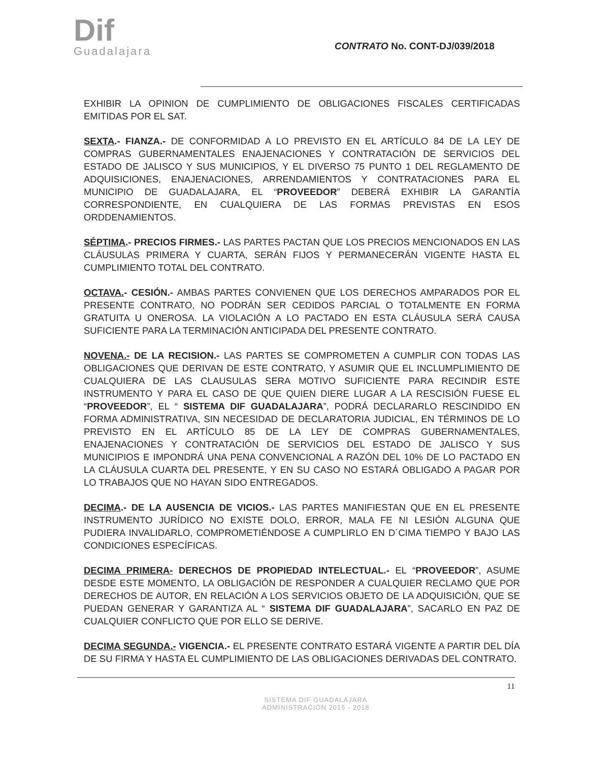Dif
Guadalajara
CONTRATO No. CONT-DJ/039/2018
EXHIBIR LA OPINION DE CUMPLIMIENTO DE OBLIGACIONES FISCALES CERTIFICADAS EMITIDAS POR EL SAT.
SEXTA.- FIANZA.- DE CONFORMIDAD A LO PREVISTO EN EL ARTÍCULO 84 DE LA LEY DE COMPRAS GUBERNAMENTALES ENAJENACIONES Y CONTRATACIÓN DE SERVICIOS DEL ESTADO DE JALISCO Y SUS MUNICIPIOS, Y EL DIVERSO 75 PUNTO 1 DEL REGLAMENTO DE ADQUISICIONES, ENAJENACIONES, ARRENDAMIENTOS Y CONTRATACIONES PARA EL MUNICIPIO DE GUADALAJARA, EL “PROVEEDOR” DEBERÁ EXHIBIR LA GARANTÍA CORRESPONDIENTE, EN CUALQUIERA DE LAS FORMAS PREVISTAS EN ESOS ORDDENAMIENTOS.
SÉPTIMA.- PRECIOS FIRMES.- LAS PARTES PACTAN QUE LOS PRECIOS MENCIONADOS EN LAS CLÁUSULAS PRIMERA Y CUARTA, SERÁN FIJOS Y PERMANECERÁN VIGENTE HASTA EL CUMPLIMIENTO TOTAL DEL CONTRATO.
OCTAVA.- CESIÓN.- AMBAS PARTES CONVIENEN QUE LOS DERECHOS AMPARADOS POR EL PRESENTE CONTRATO, NO PODRÁN SER CEDIDOS PARCIAL O TOTALMENTE EN FORMA GRATUITA U ONEROSA. LA VIOLACIÓN A LO PACTADO EN ESTA CLÁUSULA SERÁ CAUSA SUFICIENTE PARA LA TERMINACIÓN ANTICIPADA DEL PRESENTE CONTRATO.
NOVENA.- DE LA RECISION.- LAS PARTES SE COMPROMETEN A CUMPLIR CON TODAS LAS OBLIGACIONES QUE DERIVAN DE ESTE CONTRATO, Y ASUMIR QUE EL INCLUMPLIMIENTO DE CUALQUIERA DE LAS CLAUSULAS SERA MOTIVO SUFICIENTE PARA RECINDIR ESTE INSTRUMENTO Y PARA EL CASO DE QUE QUIEN DIERE LUGAR A LA RESCISIÓN FUESE EL “PROVEEDOR”, EL “ SISTEMA DIF GUADALAJARA”, PODRÁ DECLARARLO RESCINDIDO EN FORMA ADMINISTRATIVA, SIN NECESIDAD DE DECLARATORIA JUDICIAL, EN TÉRMINOS DE LO PREVISTO EN EL ARTÍCULO 85 DE LA LEY DE COMPRAS GUBERNAMENTALES, ENAJENACIONES Y CONTRATACIÓN DE SERVICIOS DEL ESTADO DE JALISCO Y SUS MUNICIPIOS E IMPONDRÁ UNA PENA CONVENCIONAL A RAZÓN DEL 10% DE LO PACTADO EN LA CLÁUSULA CUARTA DEL PRESENTE, Y EN SU CASO NO ESTARÁ OBLIGADO A PAGAR POR LO TRABAJOS QUE NO HAYAN SIDO ENTREGADOS.
DECIMA.- DE LA AUSENCIA DE VICIOS.- LAS PARTES MANIFIESTAN QUE EN EL PRESENTE INSTRUMENTO JURÍDICO NO EXISTE DOLO, ERROR, MALA FE NI LESIÓN ALGUNA QUE PUDIERA INVALIDARLO, COMPROMETIÉNDOSE A CUMPLIRLO EN D´CIMA TIEMPO Y BAJO LAS CONDICIONES ESPECÍFICAS.
DECIMA PRIMERA- DERECHOS DE PROPIEDAD INTELECTUAL.- EL “PROVEEDOR”, ASUME DESDE ESTE MOMENTO, LA OBLIGACIÓN DE RESPONDER A CUALQUIER RECLAMO QUE POR DERECHOS DE AUTOR, EN RELACIÓN A LOS SERVICIOS OBJETO DE LA ADQUISICIÓN, QUE SE PUEDAN GENERAR Y GARANTIZA AL “ SISTEMA DIF GUADALAJARA”, SACARLO EN PAZ DE CUALQUIER CONFLICTO QUE POR ELLO SE DERIVE.
DECIMA SEGUNDA.- VIGENCIA.- EL PRESENTE CONTRATO ESTARÁ VIGENTE A PARTIR DEL DÍA DE SU FIRMA Y HASTA EL CUMPLIMIENTO DE LAS OBLIGACIONES DERIVADAS DEL CONTRATO.
11
SISTEMA DIF GUADALAJARA
ADMINISTRACIÓN 2015 - 2018